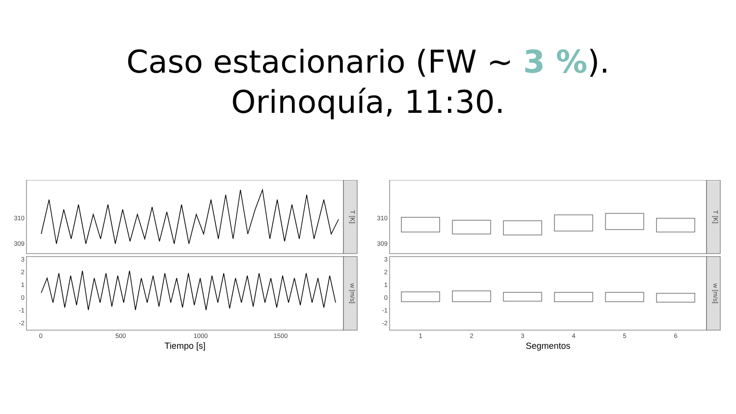Caso estacionario (FW ~ 3 %).
Orinoquía, 11:30.
310
309
3
2
1
0
-1
-2
T [K]
w [m/s]
0
500
1000
1500
Tiempo [s]
310
309
3
2
1
0
-1
-2
T [K]
w [m/s]
1
2
3
4
5
6
Segmentos